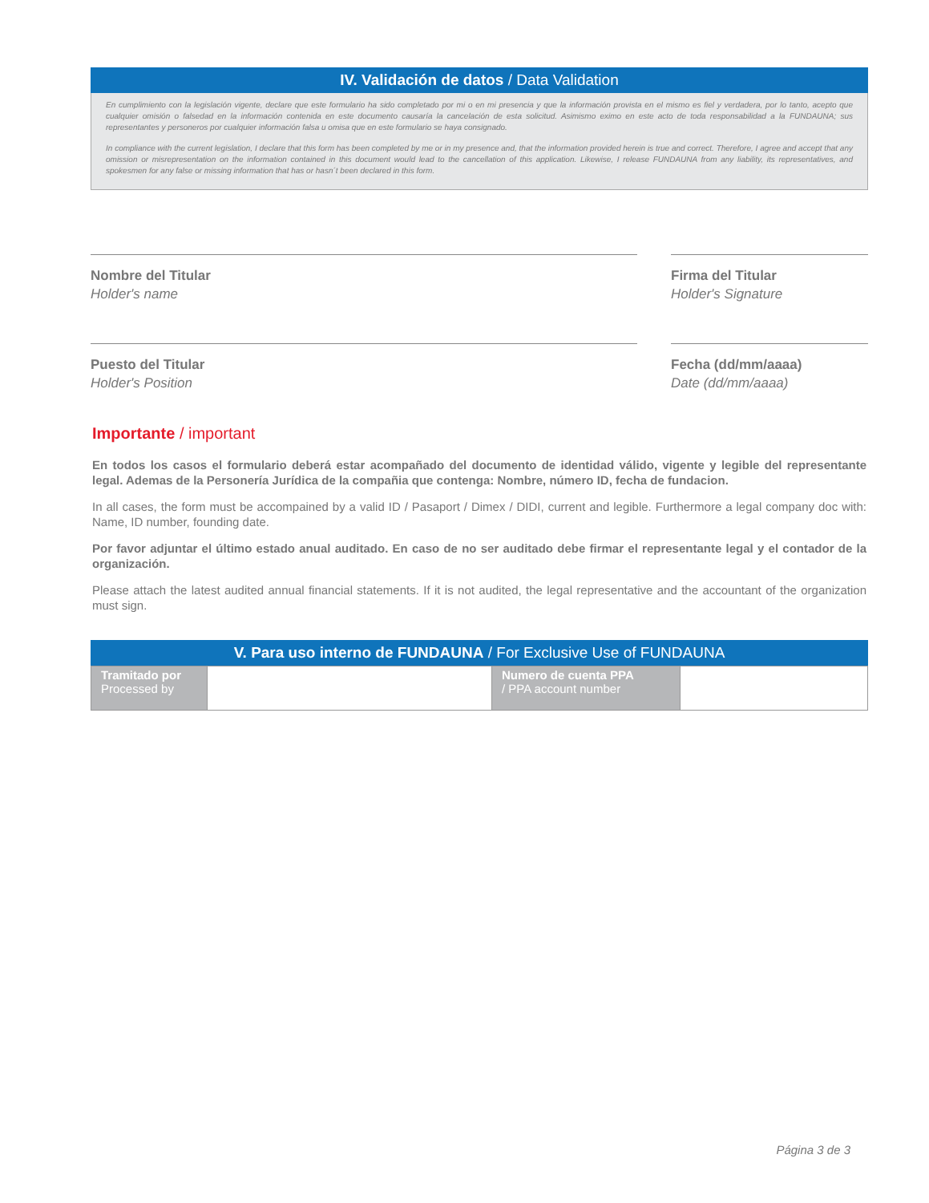IV. Validación de datos / Data Validation
En cumplimiento con la legislación vigente, declare que este formulario ha sido completado por mi o en mi presencia y que la información provista en el mismo es fiel y verdadera, por lo tanto, acepto que cualquier omisión o falsedad en la información contenida en este documento causaría la cancelación de esta solicitud. Asimismo eximo en este acto de toda responsabilidad a la FUNDAUNA; sus representantes y personeros por cualquier información falsa u omisa que en este formulario se haya consignado.
In compliance with the current legislation, I declare that this form has been completed by me or in my presence and, that the information provided herein is true and correct. Therefore, I agree and accept that any omission or misrepresentation on the information contained in this document would lead to the cancellation of this application. Likewise, I release FUNDAUNA from any liability, its representatives, and spokesmen for any false or missing information that has or hasn´t been declared in this form.
Nombre del Titular
Holder's name
Firma del Titular
Holder's Signature
Puesto del Titular
Holder's Position
Fecha (dd/mm/aaaa)
Date (dd/mm/aaaa)
Importante / important
En todos los casos el formulario deberá estar acompañado del documento de identidad válido, vigente y legible del representante legal. Ademas de la Personería Jurídica de la compañia que contenga: Nombre, número ID, fecha de fundacion.
In all cases, the form must be accompained by a valid ID / Pasaport / Dimex / DIDI, current and legible. Furthermore a legal company doc with: Name, ID number, founding date.
Por favor adjuntar el último estado anual auditado. En caso de no ser auditado debe firmar el representante legal y el contador de la organización.
Please attach the latest audited annual financial statements. If it is not audited, the legal representative and the accountant of the organization must sign.
V. Para uso interno de FUNDAUNA / For Exclusive Use of FUNDAUNA
| Tramitado por Processed by | | Numero de cuenta PPA / PPA account number | |
Página 3 de 3